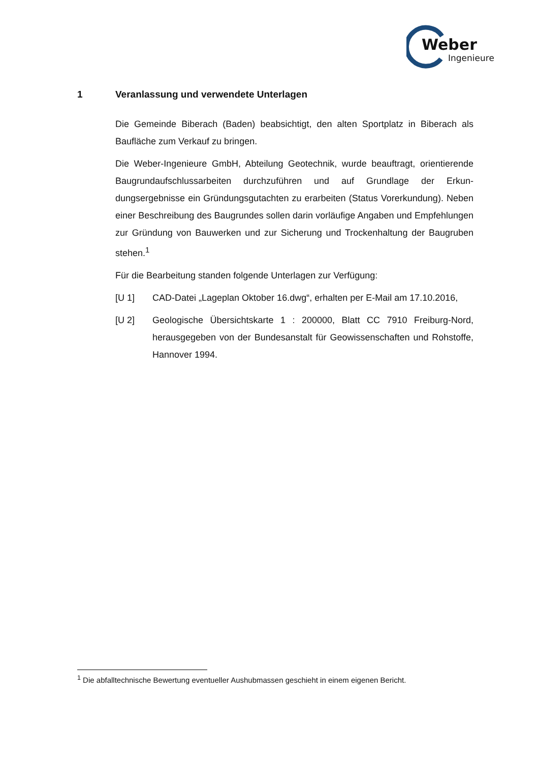Weber
Ingenieure
1 Veranlassung und verwendete Unterlagen
Die Gemeinde Biberach (Baden) beabsichtigt, den alten Sportplatz in Biberach als Baufläche zum Verkauf zu bringen.
Die Weber-Ingenieure GmbH, Abteilung Geotechnik, wurde beauftragt, orientie­rende Baugrundaufschlussarbeiten durchzuführen und auf Grundlage der Erkun­dungsergebnisse ein Gründungsgutachten zu erarbeiten (Status Vorerkundung). Neben einer Beschreibung des Baugrundes sollen darin vorläufige Angaben und Empfehlungen zur Gründung von Bauwerken und zur Sicherung und Trockenhal­tung der Baugruben stehen.<sup>1</sup>
Für die Bearbeitung standen folgende Unterlagen zur Verfügung:
[U 1] CAD-Datei „Lageplan Oktober 16.dwg“, erhalten per E-Mail am 17.10.2016,
[U 2] Geologische Übersichtskarte 1 : 200000, Blatt CC 7910 Freiburg-Nord, herausgegeben von der Bundesanstalt für Geowissenschaften und Roh­stoffe, Hannover 1994.
<sup>1</sup> Die abfalltechnische Bewertung eventueller Aushubmassen geschieht in einem eigenen Bericht.